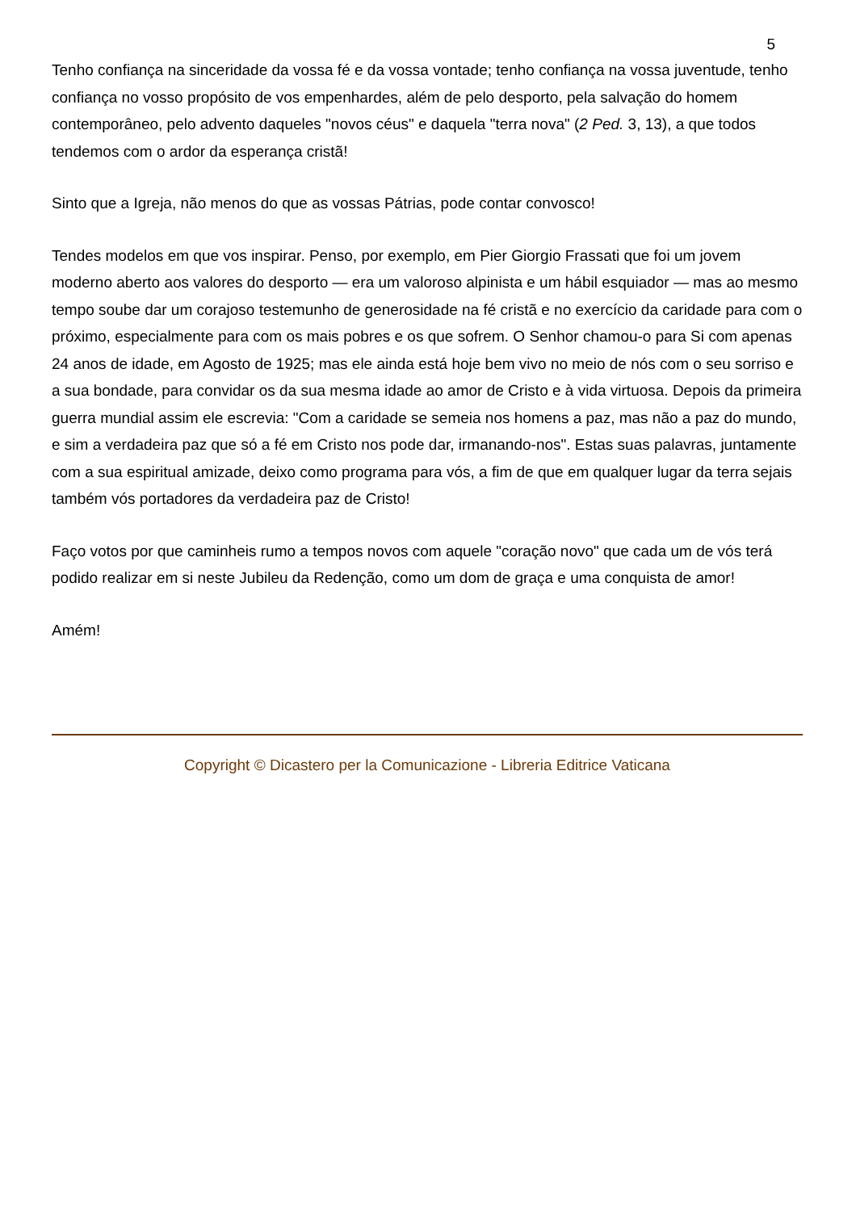5
Tenho confiança na sinceridade da vossa fé e da vossa vontade; tenho confiança na vossa juventude, tenho confiança no vosso propósito de vos empenhardes, além de pelo desporto, pela salvação do homem contemporâneo, pelo advento daqueles "novos céus" e daquela "terra nova" (2 Ped. 3, 13), a que todos tendemos com o ardor da esperança cristã!
Sinto que a Igreja, não menos do que as vossas Pátrias, pode contar convosco!
Tendes modelos em que vos inspirar. Penso, por exemplo, em Pier Giorgio Frassati que foi um jovem moderno aberto aos valores do desporto — era um valoroso alpinista e um hábil esquiador — mas ao mesmo tempo soube dar um corajoso testemunho de generosidade na fé cristã e no exercício da caridade para com o próximo, especialmente para com os mais pobres e os que sofrem. O Senhor chamou-o para Si com apenas 24 anos de idade, em Agosto de 1925; mas ele ainda está hoje bem vivo no meio de nós com o seu sorriso e a sua bondade, para convidar os da sua mesma idade ao amor de Cristo e à vida virtuosa. Depois da primeira guerra mundial assim ele escrevia: "Com a caridade se semeia nos homens a paz, mas não a paz do mundo, e sim a verdadeira paz que só a fé em Cristo nos pode dar, irmanando-nos". Estas suas palavras, juntamente com a sua espiritual amizade, deixo como programa para vós, a fim de que em qualquer lugar da terra sejais também vós portadores da verdadeira paz de Cristo!
Faço votos por que caminheis rumo a tempos novos com aquele "coração novo" que cada um de vós terá podido realizar em si neste Jubileu da Redenção, como um dom de graça e uma conquista de amor!
Amém!
Copyright © Dicastero per la Comunicazione - Libreria Editrice Vaticana